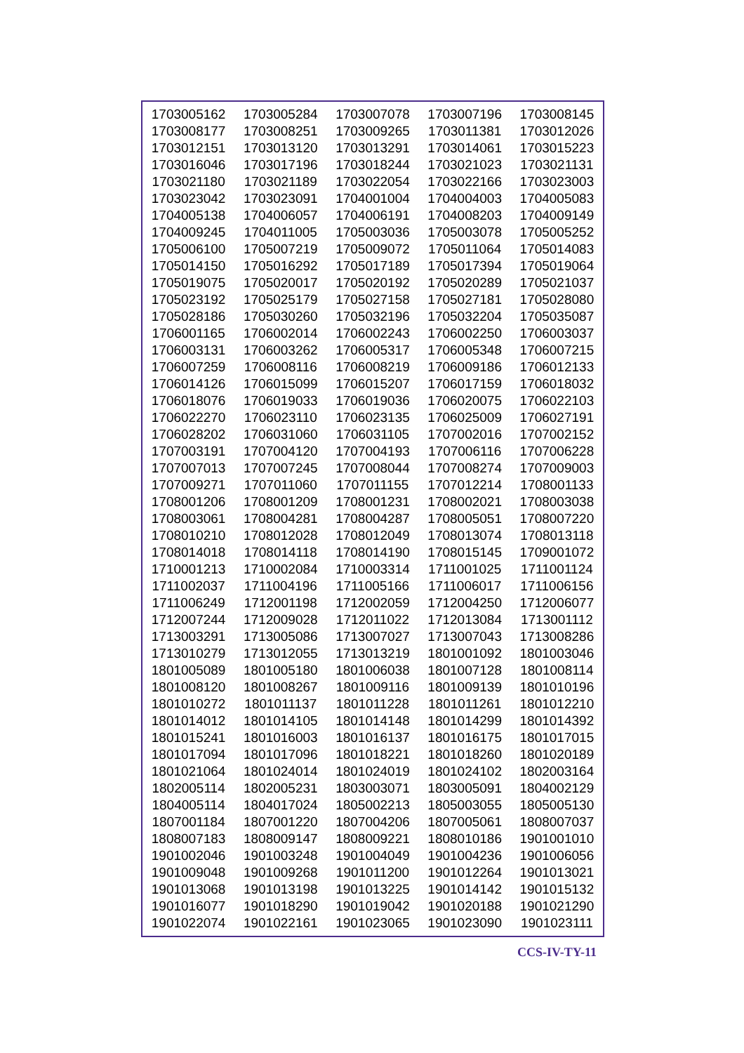| 1703005162 | 1703005284 | 1703007078 | 1703007196 | 1703008145 |
| 1703008177 | 1703008251 | 1703009265 | 1703011381 | 1703012026 |
| 1703012151 | 1703013120 | 1703013291 | 1703014061 | 1703015223 |
| 1703016046 | 1703017196 | 1703018244 | 1703021023 | 1703021131 |
| 1703021180 | 1703021189 | 1703022054 | 1703022166 | 1703023003 |
| 1703023042 | 1703023091 | 1704001004 | 1704004003 | 1704005083 |
| 1704005138 | 1704006057 | 1704006191 | 1704008203 | 1704009149 |
| 1704009245 | 1704011005 | 1705003036 | 1705003078 | 1705005252 |
| 1705006100 | 1705007219 | 1705009072 | 1705011064 | 1705014083 |
| 1705014150 | 1705016292 | 1705017189 | 1705017394 | 1705019064 |
| 1705019075 | 1705020017 | 1705020192 | 1705020289 | 1705021037 |
| 1705023192 | 1705025179 | 1705027158 | 1705027181 | 1705028080 |
| 1705028186 | 1705030260 | 1705032196 | 1705032204 | 1705035087 |
| 1706001165 | 1706002014 | 1706002243 | 1706002250 | 1706003037 |
| 1706003131 | 1706003262 | 1706005317 | 1706005348 | 1706007215 |
| 1706007259 | 1706008116 | 1706008219 | 1706009186 | 1706012133 |
| 1706014126 | 1706015099 | 1706015207 | 1706017159 | 1706018032 |
| 1706018076 | 1706019033 | 1706019036 | 1706020075 | 1706022103 |
| 1706022270 | 1706023110 | 1706023135 | 1706025009 | 1706027191 |
| 1706028202 | 1706031060 | 1706031105 | 1707002016 | 1707002152 |
| 1707003191 | 1707004120 | 1707004193 | 1707006116 | 1707006228 |
| 1707007013 | 1707007245 | 1707008044 | 1707008274 | 1707009003 |
| 1707009271 | 1707011060 | 1707011155 | 1707012214 | 1708001133 |
| 1708001206 | 1708001209 | 1708001231 | 1708002021 | 1708003038 |
| 1708003061 | 1708004281 | 1708004287 | 1708005051 | 1708007220 |
| 1708010210 | 1708012028 | 1708012049 | 1708013074 | 1708013118 |
| 1708014018 | 1708014118 | 1708014190 | 1708015145 | 1709001072 |
| 1710001213 | 1710002084 | 1710003314 | 1711001025 | 1711001124 |
| 1711002037 | 1711004196 | 1711005166 | 1711006017 | 1711006156 |
| 1711006249 | 1712001198 | 1712002059 | 1712004250 | 1712006077 |
| 1712007244 | 1712009028 | 1712011022 | 1712013084 | 1713001112 |
| 1713003291 | 1713005086 | 1713007027 | 1713007043 | 1713008286 |
| 1713010279 | 1713012055 | 1713013219 | 1801001092 | 1801003046 |
| 1801005089 | 1801005180 | 1801006038 | 1801007128 | 1801008114 |
| 1801008120 | 1801008267 | 1801009116 | 1801009139 | 1801010196 |
| 1801010272 | 1801011137 | 1801011228 | 1801011261 | 1801012210 |
| 1801014012 | 1801014105 | 1801014148 | 1801014299 | 1801014392 |
| 1801015241 | 1801016003 | 1801016137 | 1801016175 | 1801017015 |
| 1801017094 | 1801017096 | 1801018221 | 1801018260 | 1801020189 |
| 1801021064 | 1801024014 | 1801024019 | 1801024102 | 1802003164 |
| 1802005114 | 1802005231 | 1803003071 | 1803005091 | 1804002129 |
| 1804005114 | 1804017024 | 1805002213 | 1805003055 | 1805005130 |
| 1807001184 | 1807001220 | 1807004206 | 1807005061 | 1808007037 |
| 1808007183 | 1808009147 | 1808009221 | 1808010186 | 1901001010 |
| 1901002046 | 1901003248 | 1901004049 | 1901004236 | 1901006056 |
| 1901009048 | 1901009268 | 1901011200 | 1901012264 | 1901013021 |
| 1901013068 | 1901013198 | 1901013225 | 1901014142 | 1901015132 |
| 1901016077 | 1901018290 | 1901019042 | 1901020188 | 1901021290 |
| 1901022074 | 1901022161 | 1901023065 | 1901023090 | 1901023111 |
CCS-IV-TY-11